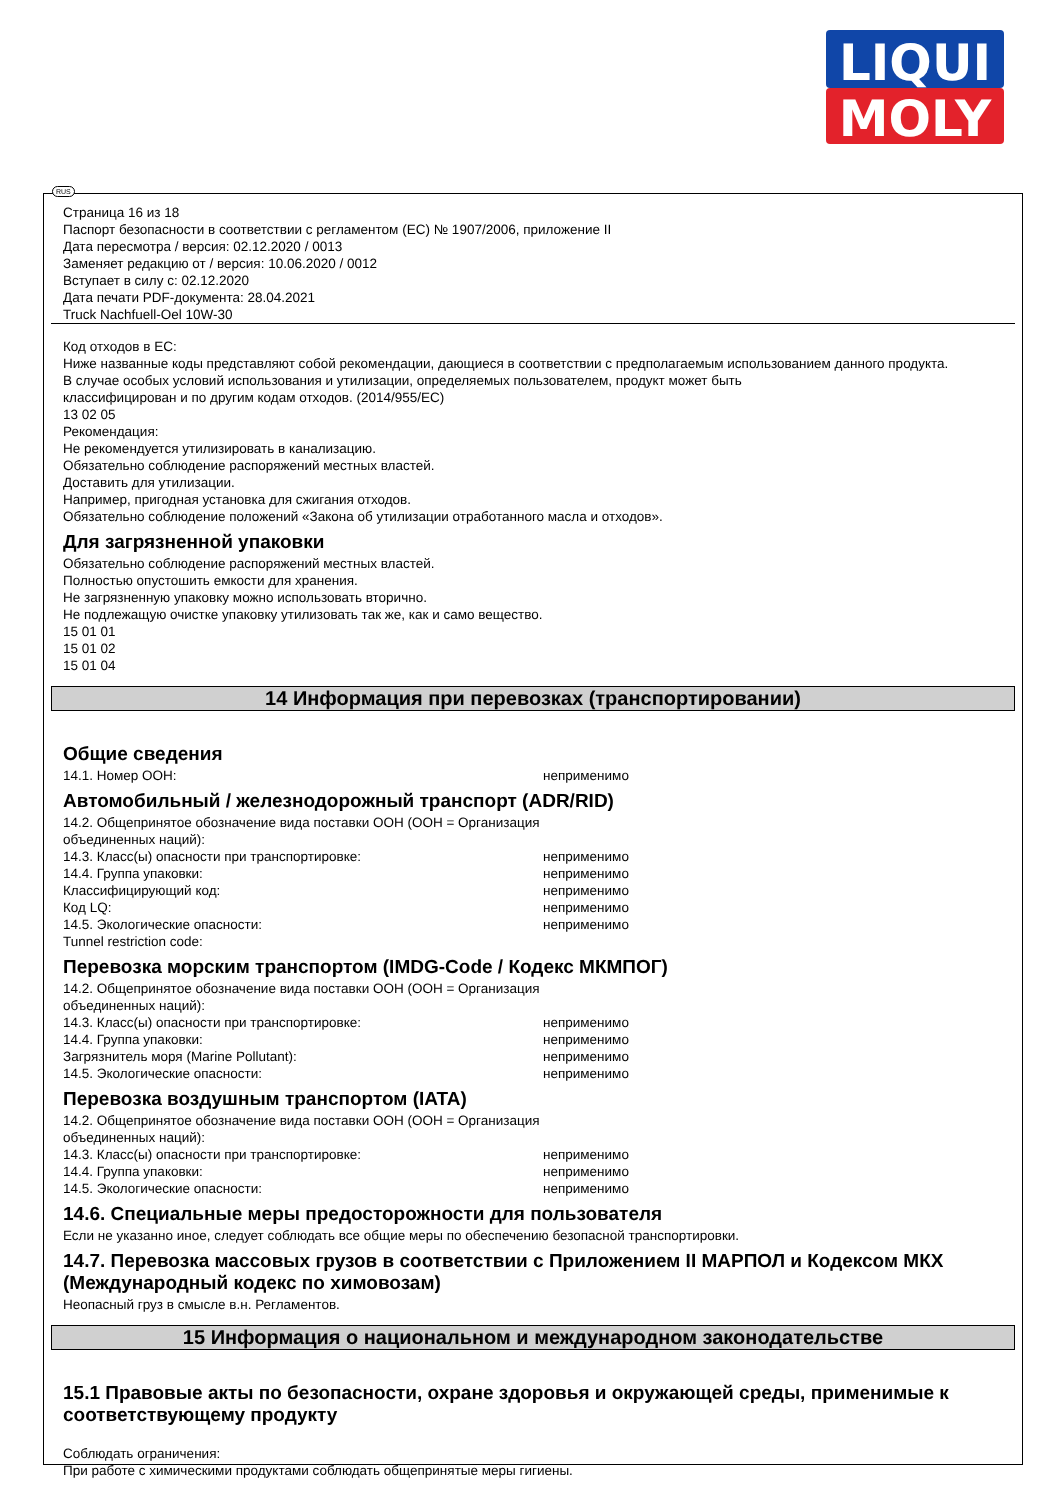LIQUI
MOLY
RUS
Страница 16 из 18
Паспорт безопасности в соответствии с регламентом (ЕС) № 1907/2006, приложение II
Дата пересмотра / версия: 02.12.2020 / 0013
Заменяет редакцию от / версия: 10.06.2020 / 0012
Вступает в силу с: 02.12.2020
Дата печати PDF-документа: 28.04.2021
Truck Nachfuell-Oel 10W-30
Код отходов в ЕС:
Ниже названные коды представляют собой рекомендации, дающиеся в соответствии с предполагаемым использованием данного продукта.
В случае особых условий использования и утилизации, определяемых пользователем, продукт может быть
классифицирован и по другим кодам отходов. (2014/955/EC)
13 02 05
Рекомендация:
Не рекомендуется утилизировать в канализацию.
Обязательно соблюдение распоряжений местных властей.
Доставить для утилизации.
Например, пригодная установка для сжигания отходов.
Обязательно соблюдение положений «Закона об утилизации отработанного масла и отходов».
Для загрязненной упаковки
Обязательно соблюдение распоряжений местных властей.
Полностью опустошить емкости для хранения.
Не загрязненную упаковку можно использовать вторично.
Не подлежащую очистке упаковку утилизовать так же, как и само вещество.
15 01 01
15 01 02
15 01 04
14 Информация при перевозках (транспортировании)
Общие сведения
| 14.1. Номер ООН: | неприменимо |
Автомобильный / железнодорожный транспорт (ADR/RID)
| 14.2. Общепринятое обозначение вида поставки ООН (ООН = Организация объединенных наций): | |
| 14.3. Класс(ы) опасности при транспортировке: | неприменимо |
| 14.4. Группа упаковки: | неприменимо |
| Классифицирующий код: | неприменимо |
| Код LQ: | неприменимо |
| 14.5. Экологические опасности: | неприменимо |
| Tunnel restriction code: | |
Перевозка морским транспортом (IMDG-Code / Кодекс МКМПОГ)
| 14.2. Общепринятое обозначение вида поставки ООН (ООН = Организация объединенных наций): | |
| 14.3. Класс(ы) опасности при транспортировке: | неприменимо |
| 14.4. Группа упаковки: | неприменимо |
| Загрязнитель моря (Marine Pollutant): | неприменимо |
| 14.5. Экологические опасности: | неприменимо |
Перевозка воздушным транспортом (IATA)
| 14.2. Общепринятое обозначение вида поставки ООН (ООН = Организация объединенных наций): | |
| 14.3. Класс(ы) опасности при транспортировке: | неприменимо |
| 14.4. Группа упаковки: | неприменимо |
| 14.5. Экологические опасности: | неприменимо |
14.6. Специальные меры предосторожности для пользователя
Если не указанно иное, следует соблюдать все общие меры по обеспечению безопасной транспортировки.
14.7. Перевозка массовых грузов в соответствии с Приложением II МАРПОЛ и Кодексом МКХ (Международный кодекс по химовозам)
Неопасный груз в смысле в.н. Регламентов.
15 Информация о национальном и международном законодательстве
15.1 Правовые акты по безопасности, охране здоровья и окружающей среды, применимые к соответствующему продукту
Соблюдать ограничения:
При работе с химическими продуктами соблюдать общепринятые меры гигиены.